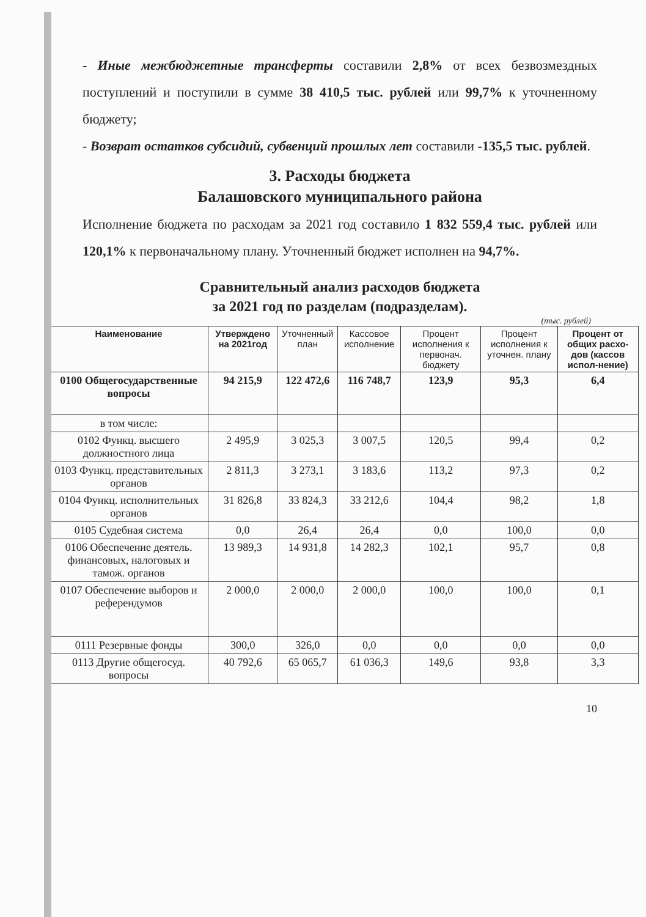- Иные межбюджетные трансферты составили 2,8% от всех безвозмездных поступлений и поступили в сумме 38 410,5 тыс. рублей или 99,7% к уточненному бюджету;
- Возврат остатков субсидий, субвенций прошлых лет составили -135,5 тыс. рублей.
3. Расходы бюджета
Балашовского муниципального района
Исполнение бюджета по расходам за 2021 год составило 1 832 559,4 тыс. рублей или 120,1% к первоначальному плану. Уточненный бюджет исполнен на 94,7%.
Сравнительный анализ расходов бюджета
за 2021 год по разделам (подразделам).
(тыс. рублей)
| Наименование | Утверждено на 2021год | Уточненный план | Кассовое исполнение | Процент исполнения к первонач. бюджету | Процент исполнения к уточнен. плану | Процент от общих расхо-дов (кассов испол-нение) |
| --- | --- | --- | --- | --- | --- | --- |
| 0100 Общегосударственные вопросы | 94 215,9 | 122 472,6 | 116 748,7 | 123,9 | 95,3 | 6,4 |
| в том числе: | | | | | | |
| 0102 Функц. высшего должностного лица | 2 495,9 | 3 025,3 | 3 007,5 | 120,5 | 99,4 | 0,2 |
| 0103 Функц. представительных органов | 2 811,3 | 3 273,1 | 3 183,6 | 113,2 | 97,3 | 0,2 |
| 0104 Функц. исполнительных органов | 31 826,8 | 33 824,3 | 33 212,6 | 104,4 | 98,2 | 1,8 |
| 0105 Судебная система | 0,0 | 26,4 | 26,4 | 0,0 | 100,0 | 0,0 |
| 0106 Обеспечение деятель. финансовых, налоговых и тамож. органов | 13 989,3 | 14 931,8 | 14 282,3 | 102,1 | 95,7 | 0,8 |
| 0107 Обеспечение выборов и референдумов | 2 000,0 | 2 000,0 | 2 000,0 | 100,0 | 100,0 | 0,1 |
| 0111 Резервные фонды | 300,0 | 326,0 | 0,0 | 0,0 | 0,0 | 0,0 |
| 0113 Другие общегосуд. вопросы | 40 792,6 | 65 065,7 | 61 036,3 | 149,6 | 93,8 | 3,3 |
10